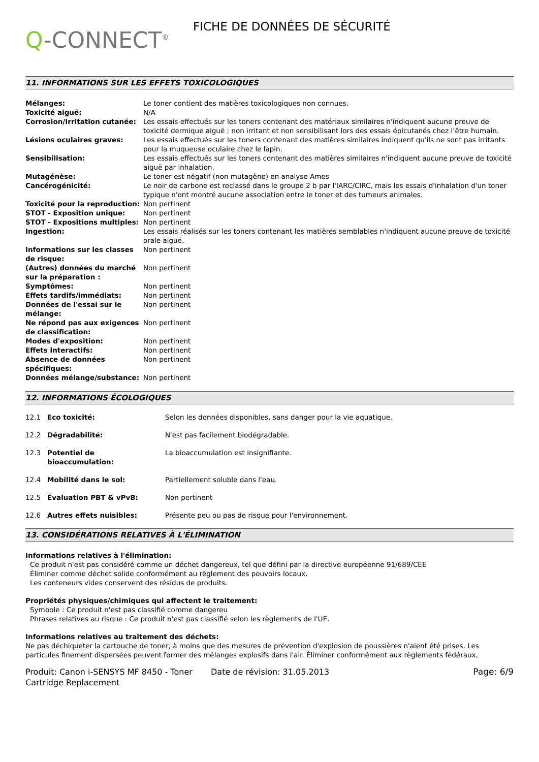Q-CONNECT<sup>®</sup>
FICHE DE DONNÉES DE SÉCURITÉ
11. INFORMATIONS SUR LES EFFETS TOXICOLOGIQUES
| Mélanges: | Le toner contient des matières toxicologiques non connues. |
| Toxicité aiguë: | N/A |
| Corrosion/Irritation cutanée: | Les essais effectués sur les toners contenant des matériaux similaires n'indiquent aucune preuve de toxicité dermique aiguë ; non irritant et non sensibilisant lors des essais épicutanés chez l’être humain. |
| Lésions oculaires graves: | Les essais effectués sur les toners contenant des matières similaires indiquent qu'ils ne sont pas irritants pour la muqueuse oculaire chez le lapin. |
| Sensibilisation: | Les essais effectués sur les toners contenant des matières similaires n'indiquent aucune preuve de toxicité aiguë par inhalation. |
| Mutagénèse: | Le toner est négatif (non mutagène) en analyse Ames |
| Cancérogénicité: | Le noir de carbone est reclassé dans le groupe 2 b par l'IARC/CIRC, mais les essais d'inhalation d'un toner typique n'ont montré aucune association entre le toner et des tumeurs animales. |
| Toxicité pour la reproduction: | Non pertinent |
| STOT - Exposition unique: | Non pertinent |
| STOT - Expositions multiples: | Non pertinent |
| Ingestion: | Les essais réalisés sur les toners contenant les matières semblables n'indiquent aucune preuve de toxicité orale aiguë. |
| Informations sur les classes de risque: | Non pertinent |
| (Autres) données du marché sur la préparation : | Non pertinent |
| Symptômes: | Non pertinent |
| Effets tardifs/immédiats: | Non pertinent |
| Données de l'essai sur le mélange: | Non pertinent |
| Ne répond pas aux exigences de classification: | Non pertinent |
| Modes d'exposition: | Non pertinent |
| Effets interactifs: | Non pertinent |
| Absence de données spécifiques: | Non pertinent |
| Données mélange/substance: | Non pertinent |
12. INFORMATIONS ÉCOLOGIQUES
| 12.1 | Eco toxicité: | Selon les données disponibles, sans danger pour la vie aquatique. |
| 12.2 | Dégradabilité: | N'est pas facilement biodégradable. |
| 12.3 | Potentiel de bioaccumulation: | La bioaccumulation est insignifiante. |
| 12.4 | Mobilité dans le sol: | Partiellement soluble dans l'eau. |
| 12.5 | Évaluation PBT & vPvB: | Non pertinent |
| 12.6 | Autres effets nuisibles: | Présente peu ou pas de risque pour l'environnement. |
13. CONSIDÉRATIONS RELATIVES À L'ÉLIMINATION
Informations relatives à l'élimination:
Ce produit n'est pas considéré comme un déchet dangereux, tel que défini par la directive européenne 91/689/CEE
Éliminer comme déchet solide conformément au règlement des pouvoirs locaux.
Les conteneurs vides conservent des résidus de produits.
Propriétés physiques/chimiques qui affectent le traitement:
Symbole : Ce produit n'est pas classifié comme dangereu
Phrases relatives au risque : Ce produit n'est pas classifié selon les règlements de l'UE.
Informations relatives au traitement des déchets:
Ne pas déchiqueter la cartouche de toner, à moins que des mesures de prévention d'explosion de poussières n'aient été prises. Les particules finement dispersées peuvent former des mélanges explosifs dans l'air. Éliminer conformément aux règlements fédéraux,
Produit: Canon i-SENSYS MF 8450 - Toner Cartridge Replacement
Date de révision: 31.05.2013 Page: 6/9